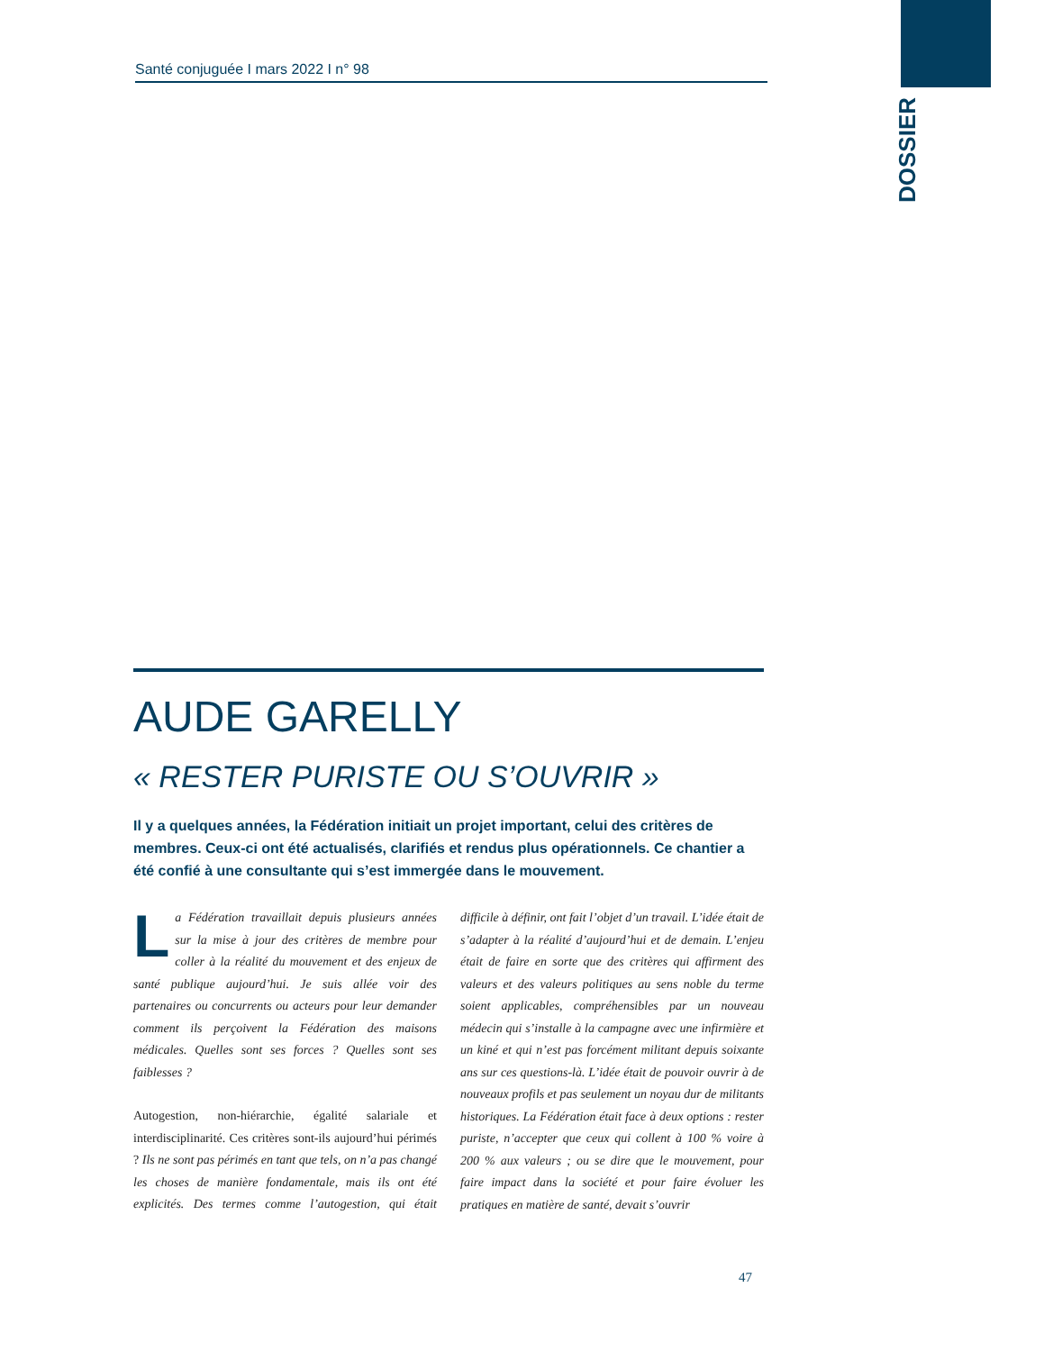DOSSIER
Santé conjuguée I mars 2022 I n° 98
AUDE GARELLY
« RESTER PURISTE OU S’OUVRIR »
Il y a quelques années, la Fédération initiait un projet important, celui des critères de membres. Ceux-ci ont été actualisés, clarifiés et rendus plus opérationnels. Ce chantier a été confié à une consultante qui s’est immergée dans le mouvement.
La Fédération travaillait depuis plusieurs années sur la mise à jour des critères de membre pour coller à la réalité du mouvement et des enjeux de santé publique aujourd’hui. Je suis allée voir des partenaires ou concurrents ou acteurs pour leur demander comment ils perçoivent la Fédération des maisons médicales. Quelles sont ses forces ? Quelles sont ses faiblesses ?
Autogestion, non-hiérarchie, égalité salariale et interdisciplinarité. Ces critères sont-ils aujourd’hui périmés ? Ils ne sont pas périmés en tant que tels, on n’a pas changé les choses de manière fondamentale, mais ils ont été explicités. Des termes comme l’autogestion, qui était difficile à définir, ont fait l’objet d’un travail. L’idée était de s’adapter à la réalité d’aujourd’hui et de demain. L’enjeu était de faire en sorte que des critères qui affirment des valeurs et des valeurs politiques au sens noble du terme soient applicables, compréhensibles par un nouveau médecin qui s’installe à la campagne avec une infirmière et un kiné et qui n’est pas forcément militant depuis soixante ans sur ces questions-là. L’idée était de pouvoir ouvrir à de nouveaux profils et pas seulement un noyau dur de militants historiques. La Fédération était face à deux options : rester puriste, n’accepter que ceux qui collent à 100 % voire à 200 % aux valeurs ; ou se dire que le mouvement, pour faire impact dans la société et pour faire évoluer les pratiques en matière de santé, devait s’ouvrir
47